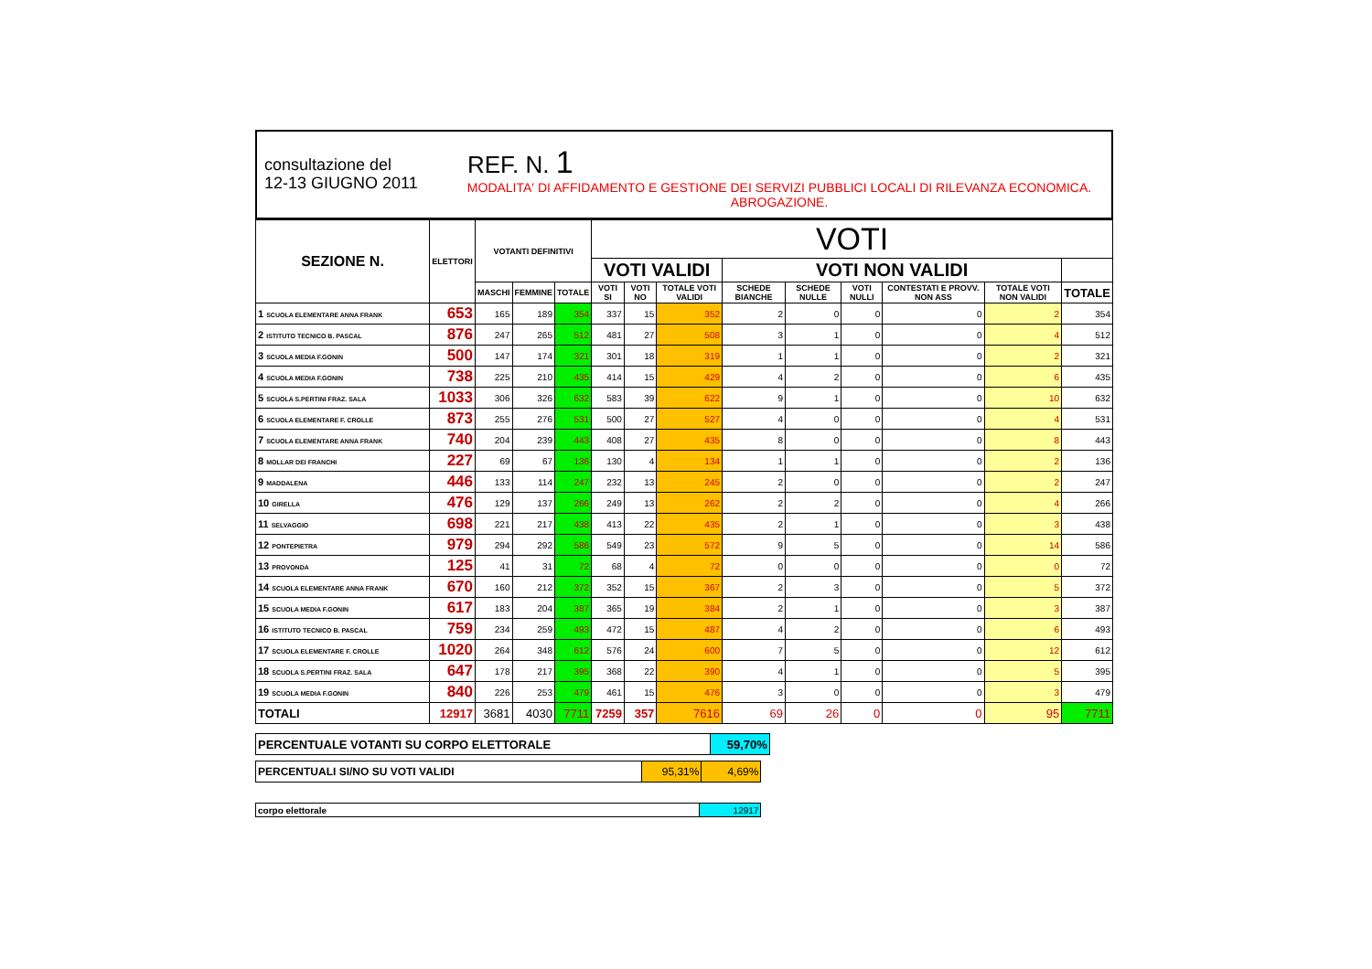consultazione del
12-13 GIUGNO 2011
REF. N. 1
MODALITA' DI AFFIDAMENTO E GESTIONE DEI SERVIZI PUBBLICI LOCALI DI RILEVANZA ECONOMICA.
ABROGAZIONE.
| SEZIONE N. | ELETTORI | VOTANTI DEFINITIVI | | | VOTI | | | | | | | | |
| --- | --- | --- | --- | --- | --- | --- | --- | --- | --- | --- | --- | --- | --- |
| | | | | | VOTI VALIDI | | | VOTI NON VALIDI | | | | | |
| | | MASCHI | FEMMINE | TOTALE | VOTI SI | VOTI NO | TOTALE VOTI VALIDI | SCHEDE BIANCHE | SCHEDE NULLE | VOTI NULLI | CONTESTATI E PROVV. NON ASS | TOTALE VOTI NON VALIDI | TOTALE |
| 1 SCUOLA ELEMENTARE ANNA FRANK | 653 | 165 | 189 | 354 | 337 | 15 | 352 | 2 | 0 | 0 | 0 | 2 | 354 |
| 2 ISTITUTO TECNICO B. PASCAL | 876 | 247 | 265 | 512 | 481 | 27 | 508 | 3 | 1 | 0 | 0 | 4 | 512 |
| 3 SCUOLA MEDIA F.GONIN | 500 | 147 | 174 | 321 | 301 | 18 | 319 | 1 | 1 | 0 | 0 | 2 | 321 |
| 4 SCUOLA MEDIA F.GONIN | 738 | 225 | 210 | 435 | 414 | 15 | 429 | 4 | 2 | 0 | 0 | 6 | 435 |
| 5 SCUOLA S.PERTINI FRAZ. SALA | 1033 | 306 | 326 | 632 | 583 | 39 | 622 | 9 | 1 | 0 | 0 | 10 | 632 |
| 6 SCUOLA ELEMENTARE F. CROLLE | 873 | 255 | 276 | 531 | 500 | 27 | 527 | 4 | 0 | 0 | 0 | 4 | 531 |
| 7 SCUOLA ELEMENTARE ANNA FRANK | 740 | 204 | 239 | 443 | 408 | 27 | 435 | 8 | 0 | 0 | 0 | 8 | 443 |
| 8 MOLLAR DEI FRANCHI | 227 | 69 | 67 | 136 | 130 | 4 | 134 | 1 | 1 | 0 | 0 | 2 | 136 |
| 9 MADDALENA | 446 | 133 | 114 | 247 | 232 | 13 | 245 | 2 | 0 | 0 | 0 | 2 | 247 |
| 10 GIRELLA | 476 | 129 | 137 | 266 | 249 | 13 | 262 | 2 | 2 | 0 | 0 | 4 | 266 |
| 11 SELVAGGIO | 698 | 221 | 217 | 438 | 413 | 22 | 435 | 2 | 1 | 0 | 0 | 3 | 438 |
| 12 PONTEPIETRA | 979 | 294 | 292 | 586 | 549 | 23 | 572 | 9 | 5 | 0 | 0 | 14 | 586 |
| 13 PROVONDA | 125 | 41 | 31 | 72 | 68 | 4 | 72 | 0 | 0 | 0 | 0 | 0 | 72 |
| 14 SCUOLA ELEMENTARE ANNA FRANK | 670 | 160 | 212 | 372 | 352 | 15 | 367 | 2 | 3 | 0 | 0 | 5 | 372 |
| 15 SCUOLA MEDIA F.GONIN | 617 | 183 | 204 | 387 | 365 | 19 | 384 | 2 | 1 | 0 | 0 | 3 | 387 |
| 16 ISTITUTO TECNICO B. PASCAL | 759 | 234 | 259 | 493 | 472 | 15 | 487 | 4 | 2 | 0 | 0 | 6 | 493 |
| 17 SCUOLA ELEMENTARE F. CROLLE | 1020 | 264 | 348 | 612 | 576 | 24 | 600 | 7 | 5 | 0 | 0 | 12 | 612 |
| 18 SCUOLA S.PERTINI FRAZ. SALA | 647 | 178 | 217 | 395 | 368 | 22 | 390 | 4 | 1 | 0 | 0 | 5 | 395 |
| 19 SCUOLA MEDIA F.GONIN | 840 | 226 | 253 | 479 | 461 | 15 | 476 | 3 | 0 | 0 | 0 | 3 | 479 |
| TOTALI | 12917 | 3681 | 4030 | 7711 | 7259 | 357 | 7616 | 69 | 26 | 0 | 0 | 95 | 7711 |
| PERCENTUALE VOTANTI SU CORPO ELETTORALE | 59,70% |
| PERCENTUALI SI/NO SU VOTI VALIDI | 95,31% | 4,69% |
| corpo elettorale | 12917 |